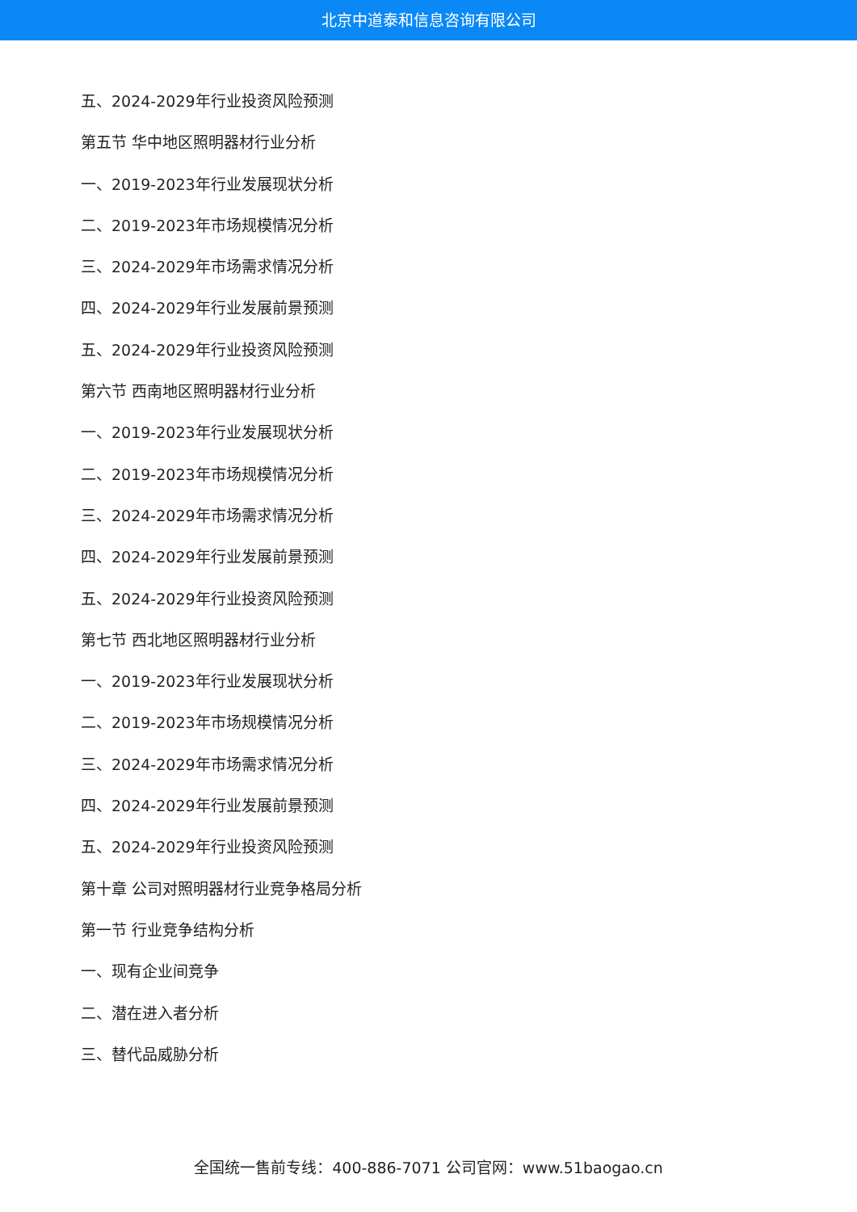北京中道泰和信息咨询有限公司
五、2024-2029年行业投资风险预测
第五节 华中地区照明器材行业分析
一、2019-2023年行业发展现状分析
二、2019-2023年市场规模情况分析
三、2024-2029年市场需求情况分析
四、2024-2029年行业发展前景预测
五、2024-2029年行业投资风险预测
第六节 西南地区照明器材行业分析
一、2019-2023年行业发展现状分析
二、2019-2023年市场规模情况分析
三、2024-2029年市场需求情况分析
四、2024-2029年行业发展前景预测
五、2024-2029年行业投资风险预测
第七节 西北地区照明器材行业分析
一、2019-2023年行业发展现状分析
二、2019-2023年市场规模情况分析
三、2024-2029年市场需求情况分析
四、2024-2029年行业发展前景预测
五、2024-2029年行业投资风险预测
第十章 公司对照明器材行业竞争格局分析
第一节 行业竞争结构分析
一、现有企业间竞争
二、潜在进入者分析
三、替代品威胁分析
全国统一售前专线：400-886-7071 公司官网：www.51baogao.cn